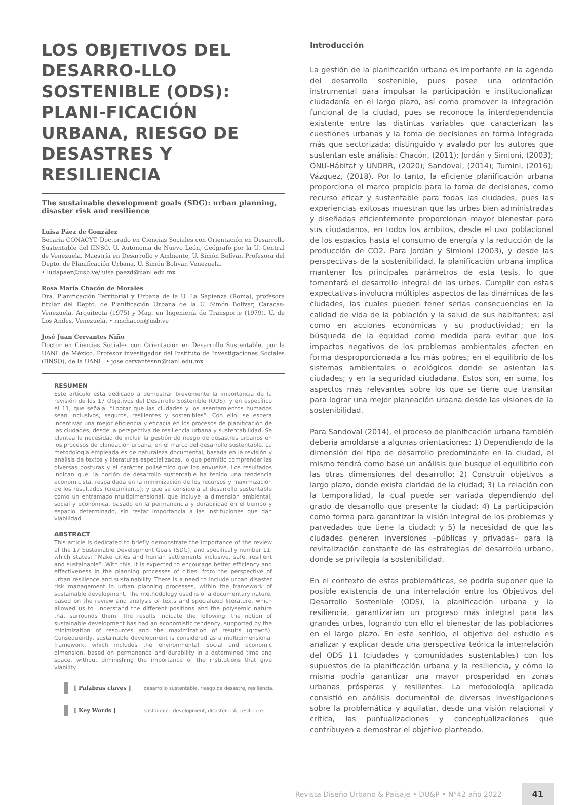LOS OBJETIVOS DEL DESARRO-LLO SOSTENIBLE (ODS): PLANI-FICACIÓN URBANA, RIESGO DE DESASTRES Y RESILIENCIA
The sustainable development goals (SDG): urban planning, disaster risk and resilience
Luisa Páez de González
Becaria CONACYT. Doctorado en Ciencias Sociales con Orientación en Desarrollo Sustentable del IINSO, U. Autónoma de Nuevo León, Geógrafo por la U. Central de Venezuela. Maestría en Desarrollo y Ambiente, U. Simón Bolívar. Profesora del Depto. de Planificación Urbana. U. Simón Bolívar, Venezuela.
• ludapaez@usb.ve/luisa.paezd@uanl.edu.mx
Rosa María Chacón de Morales
Dra. Planificación Territorial y Urbana de la U. La Sapienza (Roma), profesora titular del Depto. de Planificación Urbana de la U. Simón Bolívar, Caracas-Venezuela. Arquitecta (1975) y Mag. en Ingeniería de Transporte (1979). U. de Los Andes, Venezuela. • rmchacon@usb.ve
José Juan Cervantes Niño
Doctor en Ciencias Sociales con Orientación en Desarrollo Sustentable, por la UANL de México. Profesor investigador del Instituto de Investigaciones Sociales (IINSO), de la UANL. • jose.cervantesnn@uanl.edu.mx
RESUMEN
Este artículo está dedicado a demostrar brevemente la importancia de la revisión de los 17 Objetivos del Desarrollo Sostenible (ODS), y en específico el 11, que señala: “Lograr que las ciudades y los asentamientos humanos sean inclusivos, seguros, resilientes y sostenibles”. Con ello, se espera incentivar una mejor eficiencia y eficacia en los procesos de planificación de las ciudades, desde la perspectiva de resiliencia urbana y sustentabilidad. Se plantea la necesidad de incluir la gestión de riesgo de desastres urbanos en los procesos de planeación urbana, en el marco del desarrollo sustentable. La metodología empleada es de naturaleza documental, basada en la revisión y análisis de textos y literaturas especializadas, lo que permitió comprender las diversas posturas y el carácter polisémico que los envuelve. Los resultados indican que: la noción de desarrollo sustentable ha tenido una tendencia economicista, respaldada en la minimización de los recursos y maximización de los resultados (crecimiento); y que se considera al desarrollo sustentable como un entramado multidimensional, que incluye la dimensión ambiental, social y económica, basado en la permanencia y durabilidad en el tiempo y espacio determinado, sin restar importancia a las instituciones que dan viabilidad.
ABSTRACT
This article is dedicated to briefly demonstrate the importance of the review of the 17 Sustainable Development Goals (SDG), and specifically number 11, which states: “Make cities and human settlements inclusive, safe, resilient and sustainable”. With this, it is expected to encourage better efficiency and effectiveness in the planning processes of cities, from the perspective of urban resilience and sustainability. There is a need to include urban disaster risk management in urban planning processes, within the framework of sustainable development. The methodology used is of a documentary nature, based on the review and analysis of texts and specialized literature, which allowed us to understand the different positions and the polysemic nature that surrounds them. The results indicate the following: the notion of sustainable development has had an economistic tendency, supported by the minimization of resources and the maximization of results (growth). Consequently, sustainable development is considered as a multidimensional framework, which includes the environmental, social and economic dimension, based on permanence and durability in a determined time and space, without diminishing the importance of the institutions that give viability.
[ Palabras claves ] desarrollo sustentable, riesgo de desastre, resiliencia.
[ Key Words ] sustainable development, disaster risk, resilience.
Introducción
La gestión de la planificación urbana es importante en la agenda del desarrollo sostenible, pues posee una orientación instrumental para impulsar la participación e institucionalizar ciudadanía en el largo plazo, así como promover la integración funcional de la ciudad, pues se reconoce la interdependencia existente entre las distintas variables que caracterizan las cuestiones urbanas y la toma de decisiones en forma integrada más que sectorizada; distinguido y avalado por los autores que sustentan este análisis: Chacón, (2011); Jordán y Simioni, (2003); ONU-Hábitat y UNDRR, (2020); Sandoval, (2014); Tumini, (2016); Vázquez, (2018). Por lo tanto, la eficiente planificación urbana proporciona el marco propicio para la toma de decisiones, como recurso eficaz y sustentable para todas las ciudades, pues las experiencias exitosas muestran que las urbes bien administradas y diseñadas eficientemente proporcionan mayor bienestar para sus ciudadanos, en todos los ámbitos, desde el uso poblacional de los espacios hasta el consumo de energía y la reducción de la producción de CO2. Para Jordán y Simioni (2003), y desde las perspectivas de la sostenibilidad, la planificación urbana implica mantener los principales parámetros de esta tesis, lo que fomentará el desarrollo integral de las urbes. Cumplir con estas expectativas involucra múltiples aspectos de las dinámicas de las ciudades, las cuales pueden tener serias consecuencias en la calidad de vida de la población y la salud de sus habitantes; así como en acciones económicas y su productividad; en la búsqueda de la equidad como medida para evitar que los impactos negativos de los problemas ambientales afecten en forma desproporcionada a los más pobres; en el equilibrio de los sistemas ambientales o ecológicos donde se asientan las ciudades; y en la seguridad ciudadana. Estos son, en suma, los aspectos más relevantes sobre los que se tiene que transitar para lograr una mejor planeación urbana desde las visiones de la sostenibilidad.
Para Sandoval (2014), el proceso de planificación urbana también debería amoldarse a algunas orientaciones: 1) Dependiendo de la dimensión del tipo de desarrollo predominante en la ciudad, el mismo tendrá como base un análisis que busque el equilibrio con las otras dimensiones del desarrollo; 2) Construir objetivos a largo plazo, donde exista claridad de la ciudad; 3) La relación con la temporalidad, la cual puede ser variada dependiendo del grado de desarrollo que presente la ciudad; 4) La participación como forma para garantizar la visión integral de los problemas y parvedades que tiene la ciudad; y 5) la necesidad de que las ciudades generen inversiones –públicas y privadas– para la revitalización constante de las estrategias de desarrollo urbano, donde se privilegia la sostenibilidad.
En el contexto de estas problemáticas, se podría suponer que la posible existencia de una interrelación entre los Objetivos del Desarrollo Sostenible (ODS), la planificación urbana y la resiliencia, garantizarían un progreso más integral para las grandes urbes, logrando con ello el bienestar de las poblaciones en el largo plazo. En este sentido, el objetivo del estudio es analizar y explicar desde una perspectiva teórica la interrelación del ODS 11 (ciudades y comunidades sustentables) con los supuestos de la planificación urbana y la resiliencia, y cómo la misma podría garantizar una mayor prosperidad en zonas urbanas prósperas y resilientes. La metodología aplicada consistió en análisis documental de diversas investigaciones sobre la problemática y aquilatar, desde una visión relacional y crítica, las puntualizaciones y conceptualizaciones que contribuyen a demostrar el objetivo planteado.
Revista Diseño Urbano & Paisaje • DU&P • N°42 año 2022 41